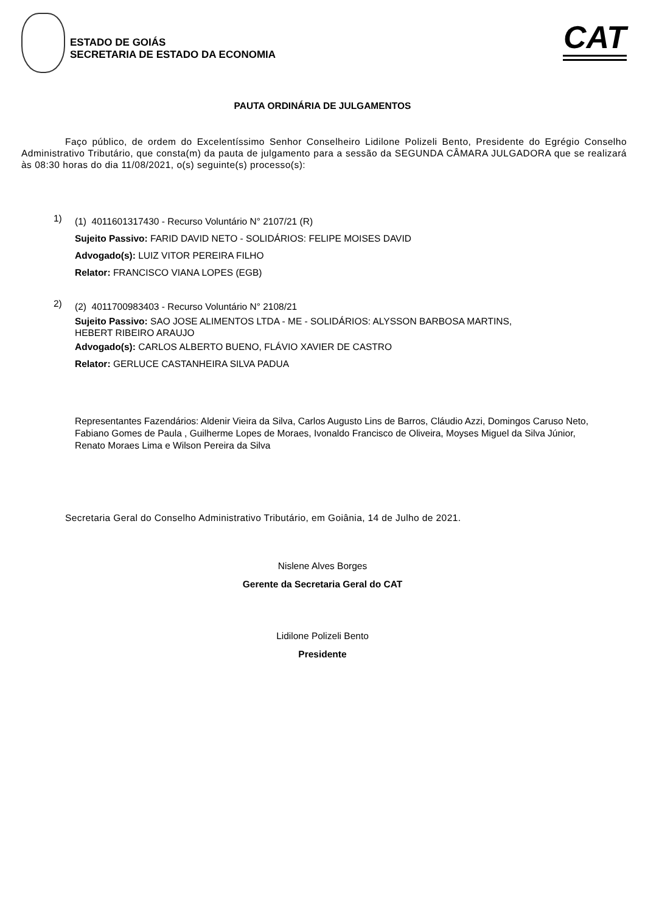ESTADO DE GOIÁS
SECRETARIA DE ESTADO DA ECONOMIA
CAT
PAUTA ORDINÁRIA DE JULGAMENTOS
Faço público, de ordem do Excelentíssimo Senhor Conselheiro Lidilone Polizeli Bento, Presidente do Egrégio Conselho Administrativo Tributário, que consta(m) da pauta de julgamento para a sessão da SEGUNDA CÂMARA JULGADORA que se realizará às 08:30 horas do dia 11/08/2021, o(s) seguinte(s) processo(s):
1)
(1) 4011601317430 - Recurso Voluntário N° 2107/21 (R)
Sujeito Passivo: FARID DAVID NETO - SOLIDÁRIOS: FELIPE MOISES DAVID
Advogado(s): LUIZ VITOR PEREIRA FILHO
Relator: FRANCISCO VIANA LOPES (EGB)
2)
(2) 4011700983403 - Recurso Voluntário N° 2108/21
Sujeito Passivo: SAO JOSE ALIMENTOS LTDA - ME - SOLIDÁRIOS: ALYSSON BARBOSA MARTINS,
HEBERT RIBEIRO ARAUJO
Advogado(s): CARLOS ALBERTO BUENO, FLÁVIO XAVIER DE CASTRO
Relator: GERLUCE CASTANHEIRA SILVA PADUA
Representantes Fazendários: Aldenir Vieira da Silva, Carlos Augusto Lins de Barros, Cláudio Azzi, Domingos Caruso Neto, Fabiano Gomes de Paula , Guilherme Lopes de Moraes, Ivonaldo Francisco de Oliveira, Moyses Miguel da Silva Júnior, Renato Moraes Lima e Wilson Pereira da Silva
Secretaria Geral do Conselho Administrativo Tributário, em Goiânia, 14 de Julho de 2021.
Nislene Alves Borges
Gerente da Secretaria Geral do CAT
Lidilone Polizeli Bento
Presidente